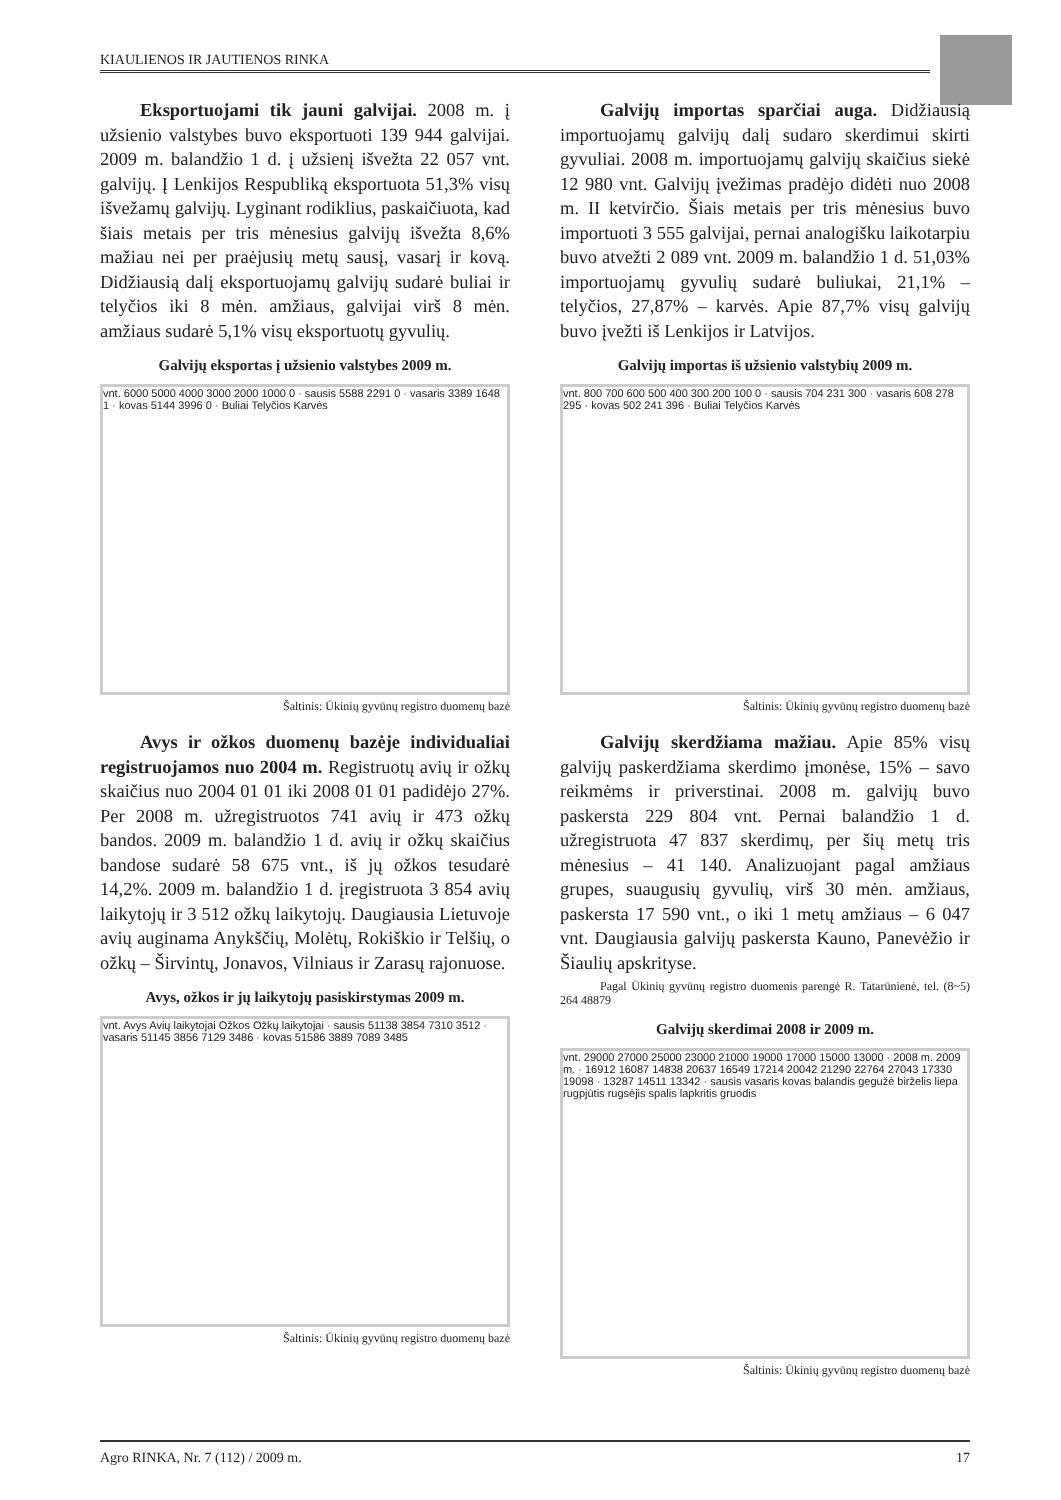KIAULIENOS IR JAUTIENOS RINKA
Eksportuojami tik jauni galvijai. 2008 m. į užsienio valstybes buvo eksportuoti 139 944 galvijai. 2009 m. balandžio 1 d. į užsienį išvežta 22 057 vnt. galvijų. Į Lenkijos Respubliką eksportuota 51,3% visų išvežamų galvijų. Lyginant rodiklius, paskaičiuota, kad šiais metais per tris mėnesius galvijų išvežta 8,6% mažiau nei per praėjusių metų sausį, vasarį ir kovą. Didžiausią dalį eksportuojamų galvijų sudarė buliai ir telyčios iki 8 mėn. amžiaus, galvijai virš 8 mėn. amžiaus sudarė 5,1% visų eksportuotų gyvulių.
Galvijų eksportas į užsienio valstybes 2009 m.
vnt. 6000 5000 4000 3000 2000 1000 0 · sausis 5588 2291 0 · vasaris 3389 1648 1 · kovas 5144 3996 0 · Buliai Telyčios Karvės
Šaltinis: Ūkinių gyvūnų registro duomenų bazė
Avys ir ožkos duomenų bazėje individualiai registruojamos nuo 2004 m. Registruotų avių ir ožkų skaičius nuo 2004 01 01 iki 2008 01 01 padidėjo 27%. Per 2008 m. užregistruotos 741 avių ir 473 ožkų bandos. 2009 m. balandžio 1 d. avių ir ožkų skaičius bandose sudarė 58 675 vnt., iš jų ožkos tesudarė 14,2%. 2009 m. balandžio 1 d. įregistruota 3 854 avių laikytojų ir 3 512 ožkų laikytojų. Daugiausia Lietuvoje avių auginama Anykščių, Molėtų, Rokiškio ir Telšių, o ožkų – Širvintų, Jonavos, Vilniaus ir Zarasų rajonuose.
Avys, ožkos ir jų laikytojų pasiskirstymas 2009 m.
vnt. Avys Avių laikytojai Ožkos Ožkų laikytojai · sausis 51138 3854 7310 3512 · vasaris 51145 3856 7129 3486 · kovas 51586 3889 7089 3485
Šaltinis: Ūkinių gyvūnų registro duomenų bazė
Galvijų importas sparčiai auga. Didžiausią importuojamų galvijų dalį sudaro skerdimui skirti gyvuliai. 2008 m. importuojamų galvijų skaičius siekė 12 980 vnt. Galvijų įvežimas pradėjo didėti nuo 2008 m. II ketvirčio. Šiais metais per tris mėnesius buvo importuoti 3 555 galvijai, pernai analogišku laikotarpiu buvo atvežti 2 089 vnt. 2009 m. balandžio 1 d. 51,03% importuojamų gyvulių sudarė buliukai, 21,1% – telyčios, 27,87% – karvės. Apie 87,7% visų galvijų buvo įvežti iš Lenkijos ir Latvijos.
Galvijų importas iš užsienio valstybių 2009 m.
vnt. 800 700 600 500 400 300 200 100 0 · sausis 704 231 300 · vasaris 608 278 295 · kovas 502 241 396 · Buliai Telyčios Karvės
Šaltinis: Ūkinių gyvūnų registro duomenų bazė
Galvijų skerdžiama mažiau. Apie 85% visų galvijų paskerdžiama skerdimo įmonėse, 15% – savo reikmėms ir priverstinai. 2008 m. galvijų buvo paskersta 229 804 vnt. Pernai balandžio 1 d. užregistruota 47 837 skerdimų, per šių metų tris mėnesius – 41 140. Analizuojant pagal amžiaus grupes, suaugusių gyvulių, virš 30 mėn. amžiaus, paskersta 17 590 vnt., o iki 1 metų amžiaus – 6 047 vnt. Daugiausia galvijų paskersta Kauno, Panevėžio ir Šiaulių apskrityse.
Pagal Ūkinių gyvūnų registro duomenis parengė R. Tatarūnienė, tel. (8~5) 264 48879
Galvijų skerdimai 2008 ir 2009 m.
vnt. 29000 27000 25000 23000 21000 19000 17000 15000 13000 · 2008 m. 2009 m. · 16912 16087 14838 20637 16549 17214 20042 21290 22764 27043 17330 19098 · 13287 14511 13342 · sausis vasaris kovas balandis gegužė birželis liepa rugpjūtis rugsėjis spalis lapkritis gruodis
Šaltinis: Ūkinių gyvūnų registro duomenų bazė
Agro RINKA, Nr. 7 (112) / 2009 m. 17